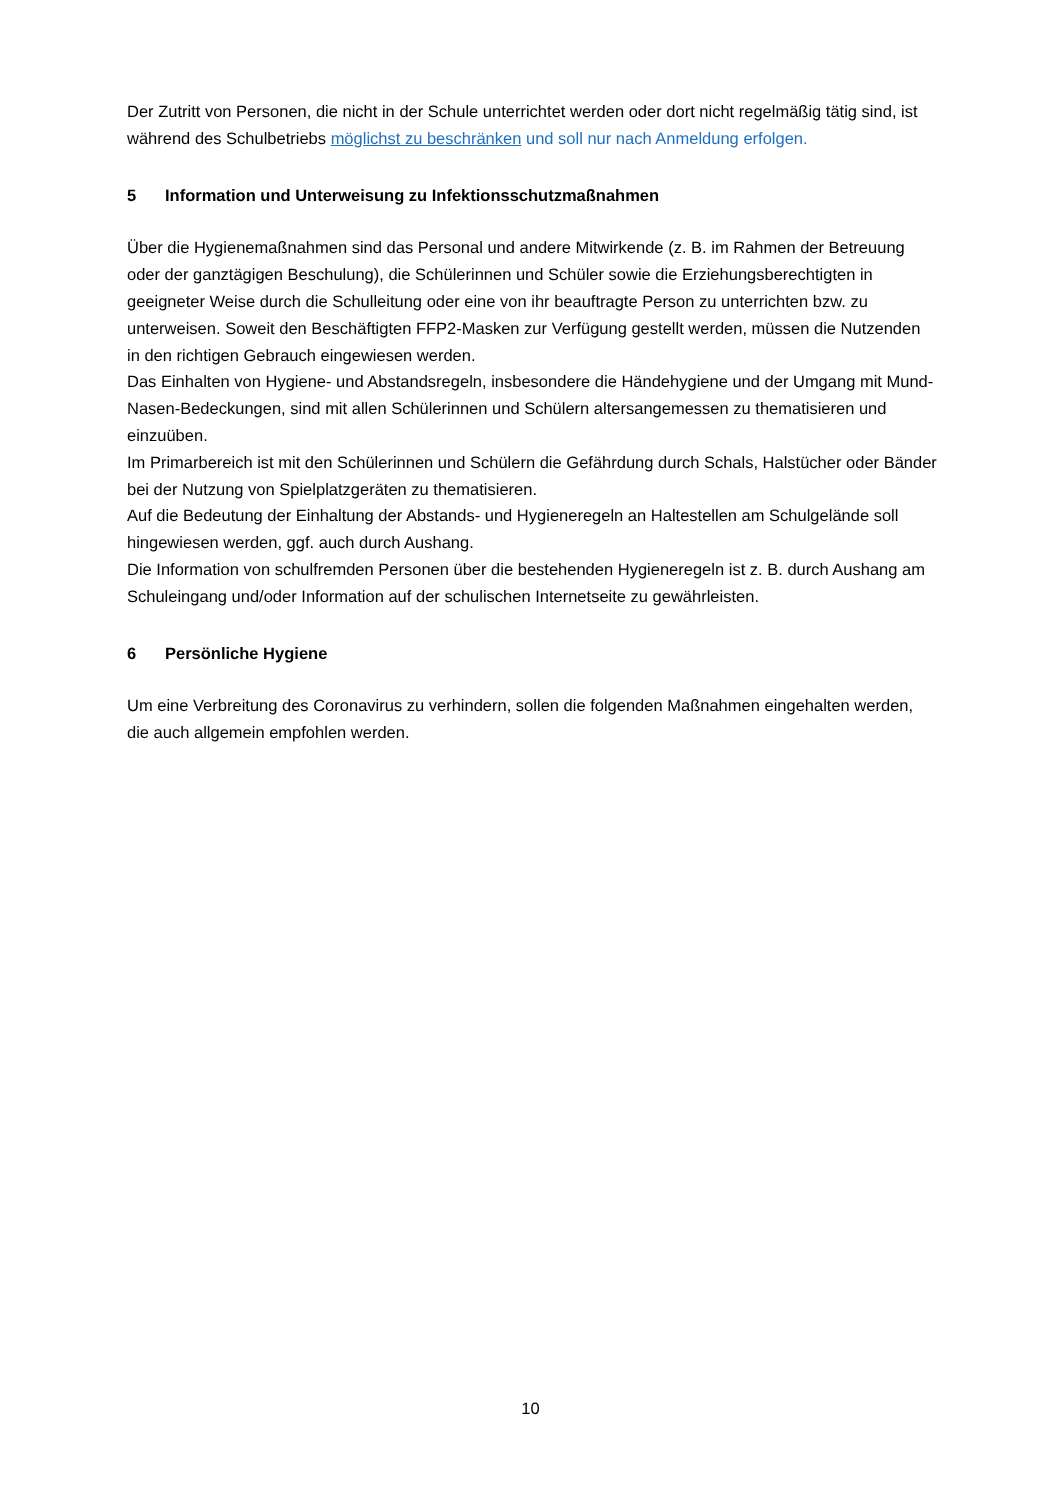Der Zutritt von Personen, die nicht in der Schule unterrichtet werden oder dort nicht regelmäßig tätig sind, ist während des Schulbetriebs möglichst zu beschränken und soll nur nach Anmeldung erfolgen.
5 Information und Unterweisung zu Infektionsschutzmaßnahmen
Über die Hygienemaßnahmen sind das Personal und andere Mitwirkende (z. B. im Rahmen der Betreuung oder der ganztägigen Beschulung), die Schülerinnen und Schüler sowie die Erziehungsberechtigten in geeigneter Weise durch die Schulleitung oder eine von ihr beauftragte Person zu unterrichten bzw. zu unterweisen. Soweit den Beschäftigten FFP2-Masken zur Verfügung gestellt werden, müssen die Nutzenden in den richtigen Gebrauch eingewiesen werden.
Das Einhalten von Hygiene- und Abstandsregeln, insbesondere die Händehygiene und der Umgang mit Mund-Nasen-Bedeckungen, sind mit allen Schülerinnen und Schülern altersangemessen zu thematisieren und einzuüben.
Im Primarbereich ist mit den Schülerinnen und Schülern die Gefährdung durch Schals, Halstücher oder Bänder bei der Nutzung von Spielplatzgeräten zu thematisieren.
Auf die Bedeutung der Einhaltung der Abstands- und Hygieneregeln an Haltestellen am Schulgelände soll hingewiesen werden, ggf. auch durch Aushang.
Die Information von schulfremden Personen über die bestehenden Hygieneregeln ist z. B. durch Aushang am Schuleingang und/oder Information auf der schulischen Internetseite zu gewährleisten.
6 Persönliche Hygiene
Um eine Verbreitung des Coronavirus zu verhindern, sollen die folgenden Maßnahmen eingehalten werden, die auch allgemein empfohlen werden.
10